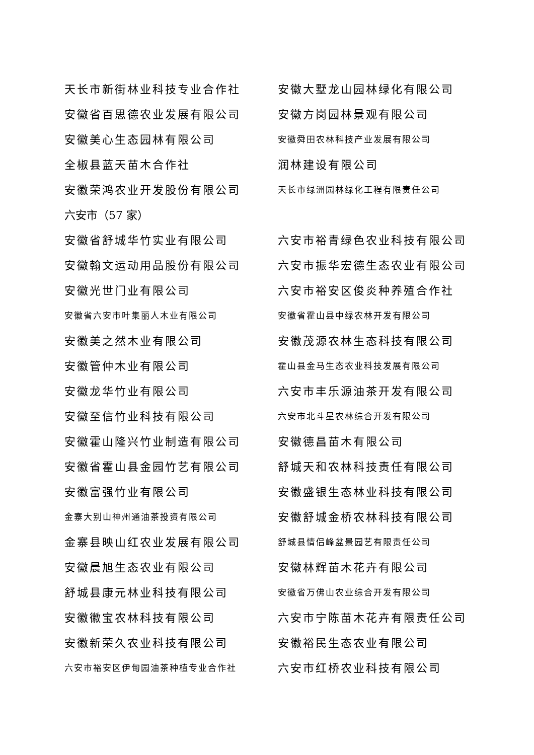天长市新街林业科技专业合作社 安徽大墅龙山园林绿化有限公司
安徽省百思德农业发展有限公司 安徽方岗园林景观有限公司
安徽美心生态园林有限公司
安徽舜田农林科技产业发展有限公司
全椒县蓝天苗木合作社 润林建设有限公司
安徽荣鸿农业开发股份有限公司
天长市绿洲园林绿化工程有限责任公司
六安市（57 家）
安徽省舒城华竹实业有限公司 六安市裕青绿色农业科技有限公司
安徽翰文运动用品股份有限公司 六安市振华宏德生态农业有限公司
安徽光世门业有限公司 六安市裕安区俊炎种养殖合作社
安徽省六安市叶集丽人木业有限公司 安徽省霍山县中绿农林开发有限公司
安徽美之然木业有限公司 安徽茂源农林生态科技有限公司
安徽管仲木业有限公司
霍山县金马生态农业科技发展有限公司
安徽龙华竹业有限公司 六安市丰乐源油茶开发有限公司
安徽至信竹业科技有限公司
六安市北斗星农林综合开发有限公司
安徽霍山隆兴竹业制造有限公司 安徽德昌苗木有限公司
安徽省霍山县金园竹艺有限公司 舒城天和农林科技责任有限公司
安徽富强竹业有限公司 安徽盛银生态林业科技有限公司
金寨大别山神州通油茶投资有限公司
安徽舒城金桥农林科技有限公司
金寨县映山红农业发展有限公司
舒城县情侣峰盆景园艺有限责任公司
安徽晨旭生态农业有限公司 安徽林辉苗木花卉有限公司
舒城县康元林业科技有限公司
安徽省万佛山农业综合开发有限公司
安徽徽宝农林科技有限公司 六安市宁陈苗木花卉有限责任公司
安徽新荣久农业科技有限公司 安徽裕民生态农业有限公司
六安市裕安区伊甸园油茶种植专业合作社
六安市红桥农业科技有限公司